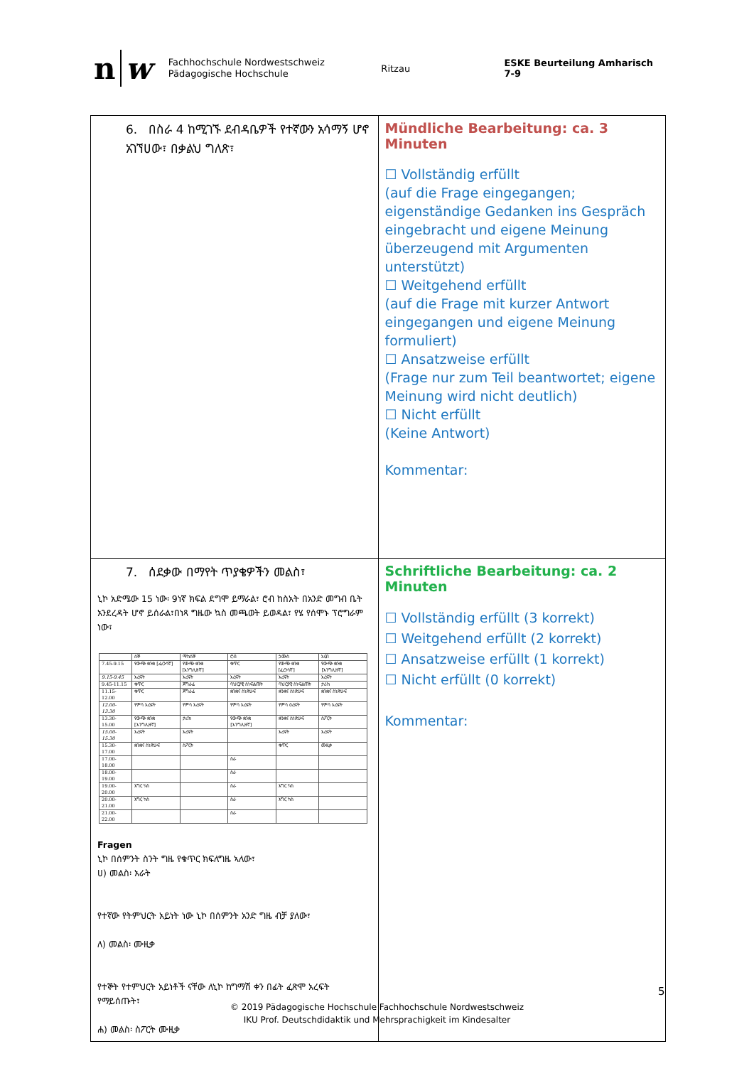n w
Fachhochschule Nordwestschweiz
Pädagogische Hochschule
Ritzau ESKE Beurteilung Amharisch 7-9
| 6. በስራ 4 ከሚገኙ ደብዳቤዎች የተኛውን አሳማኝ ሆኖ አገኘሀው፣ በቃልህ ግለጽ፣ | Mündliche Bearbeitung: ca. 3 Minuten ☐ Vollständig erfüllt (auf die Frage eingegangen; eigenständige Gedanken ins Gespräch eingebracht und eigene Meinung überzeugend mit Argumenten unterstützt) ☐ Weitgehend erfüllt (auf die Frage mit kurzer Antwort eingegangen und eigene Meinung formuliert) ☐ Ansatzweise erfüllt (Frage nur zum Teil beantwortet; eigene Meinung wird nicht deutlich) ☐ Nicht erfüllt (Keine Antwort) Kommentar: |
| 7. ሰደቃው በማየት ጥያቄዎችን መልስ፣ ኒኮ አድሜው 15 ነው፡ 9ነኛ ክፍል ደግሞ ይማራል፣ ሮብ ከስአት በአንድ መግብ ቤት አንደረዳት ሆኖ ይሰራል፣በነጻ ግዜው ኳስ መጫወት ይወዳል፣ የሄ የሰሞኑ ፕሮግራም ነው፣ / / ሰኞ / ማክሰኞ / ሮብ / ኃሙስ / አርብ / / --- / --- / --- / --- / --- / --- / / 7.45-9.15 / የውጭ ቋንቋ [ፈረንሳኛ] / የውጭ ቋንቋ [እንግሊዘኛ] / ቁጥር / የውጭ ቋንቋ [ፈረንሳኛ] / የውጭ ቋንቋ [እንግሊዘኛ] / / 9.15-9.45 / እረፍት / እረፍት / እረፍት / እረፍት / እረፍት / / 9.45-11.15 / ቁጥር / ጆግራፊ / ባህርያዊ ስነፍልጠት / ባህርያዊ ስነፍልጠት / ታሪክ / / 11.15-12.00 / ቁጥር / ጆግራፊ / ቋንቋና ስነጽሁፍ / ቋንቋና ስነጽሁፍ / ቋንቋና ስነጽሁፍ / / 12.00-13.30 / የምሳ እረፍት / የምሳ እረፍት / የምሳ እረፍት / የምሳ ዕረፍት / የምሳ እረፍት / / 13.30-15.00 / የውጭ ቋንቋ [እንግሊዘኛ] / ታሪክ / የውጭ ቋንቋ [እንግሊዘኛ] / ቋንቋና ስነጽሁፍ / ስፖርት / / 15.00-15.30 / እረፍት / እረፍት / / እረፍት / እረፍት / / 15.30-17.00 / ቋንቋና ስነጽሁፍ / ስፖርት / / ቁጥር / ሙዚቃ / / 17.00-18.00 / / / ስራ / / / / 18.00-19.00 / / / ስራ / / / / 19.00-20.00 / እግር ኳስ / / ስራ / እግር ኳስ / / / 20.00-21.00 / እግር ኳስ / / ስራ / እግር ኳስ / / / 21.00-22.00 / / / ስራ / / / Fragen ኒኮ በሰምንት ስንት ግዜ የቁጥር ክፍለግዜ ኣለው፣ ሀ) መልስ፡ አራት የተኛው የትምህርት አይነት ነው ኒኮ በሰምንት አንድ ግዜ ብቻ ያለው፣ ለ) መልስ፡ ሙዚቃ የተኞት የተምህርት አይነቶች ናቸው ለኒኮ ከግማሽ ቀን በፊት ፈጽሞ አረፍት የማይሰጡት፣ ሐ) መልስ፡ ስፖርት ሙዚቃ | Schriftliche Bearbeitung: ca. 2 Minuten ☐ Vollständig erfüllt (3 korrekt) ☐ Weitgehend erfüllt (2 korrekt) ☐ Ansatzweise erfüllt (1 korrekt) ☐ Nicht erfüllt (0 korrekt) Kommentar: |
5
© 2019 Pädagogische Hochschule Fachhochschule Nordwestschweiz
IKU Prof. Deutschdidaktik und Mehrsprachigkeit im Kindesalter